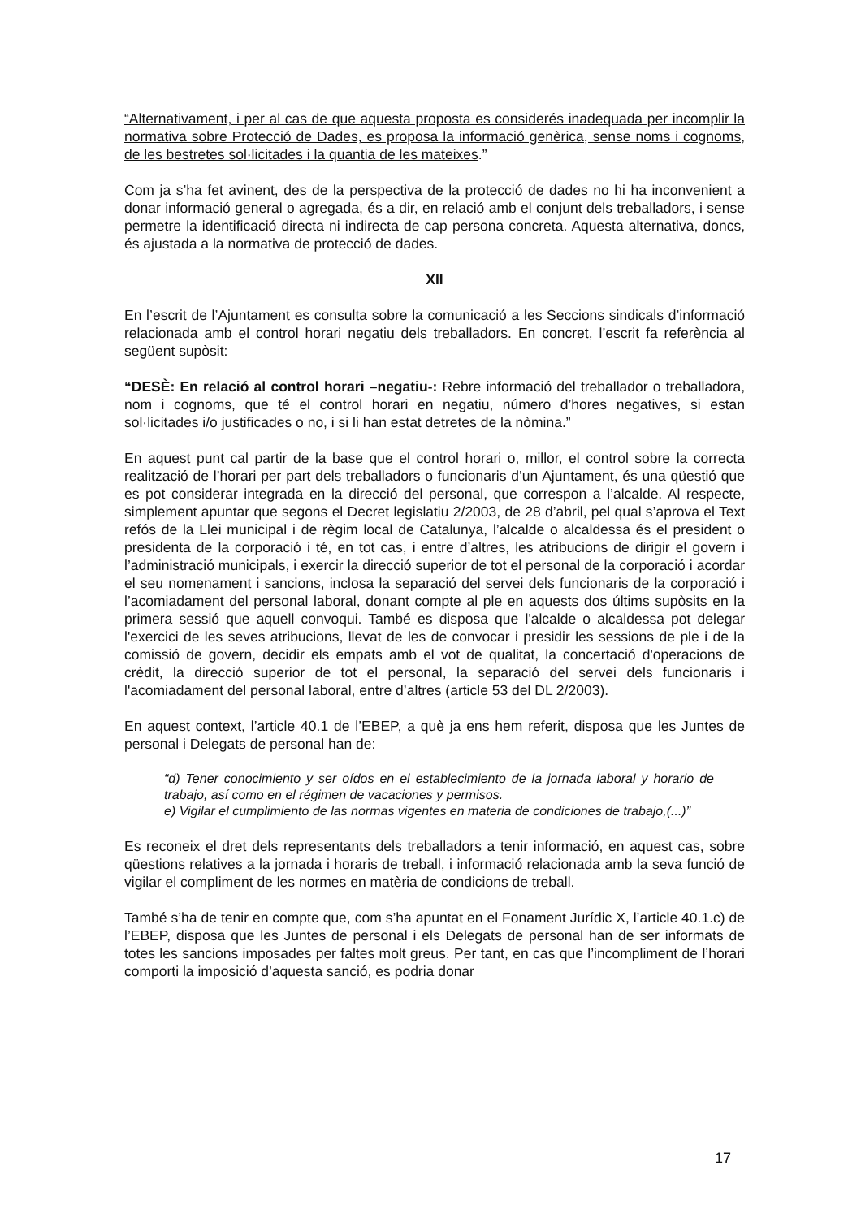“Alternativament, i per al cas de que aquesta proposta es considerés inadequada per incomplir la normativa sobre Protecció de Dades, es proposa la informació genèrica, sense noms i cognoms, de les bestretes sol·licitades i la quantia de les mateixes.”
Com ja s’ha fet avinent, des de la perspectiva de la protecció de dades no hi ha inconvenient a donar informació general o agregada, és a dir, en relació amb el conjunt dels treballadors, i sense permetre la identificació directa ni indirecta de cap persona concreta. Aquesta alternativa, doncs, és ajustada a la normativa de protecció de dades.
XII
En l’escrit de l’Ajuntament es consulta sobre la comunicació a les Seccions sindicals d’informació relacionada amb el control horari negatiu dels treballadors. En concret, l’escrit fa referència al següent supòsit:
“DESÈ: En relació al control horari –negatiu-: Rebre informació del treballador o treballadora, nom i cognoms, que té el control horari en negatiu, número d’hores negatives, si estan sol·licitades i/o justificades o no, i si li han estat detretes de la nòmina.”
En aquest punt cal partir de la base que el control horari o, millor, el control sobre la correcta realització de l’horari per part dels treballadors o funcionaris d’un Ajuntament, és una qüestió que es pot considerar integrada en la direcció del personal, que correspon a l’alcalde. Al respecte, simplement apuntar que segons el Decret legislatiu 2/2003, de 28 d’abril, pel qual s’aprova el Text refós de la Llei municipal i de règim local de Catalunya, l’alcalde o alcaldessa és el president o presidenta de la corporació i té, en tot cas, i entre d’altres, les atribucions de dirigir el govern i l’administració municipals, i exercir la direcció superior de tot el personal de la corporació i acordar el seu nomenament i sancions, inclosa la separació del servei dels funcionaris de la corporació i l’acomiadament del personal laboral, donant compte al ple en aquests dos últims supòsits en la primera sessió que aquell convoqui. També es disposa que l'alcalde o alcaldessa pot delegar l'exercici de les seves atribucions, llevat de les de convocar i presidir les sessions de ple i de la comissió de govern, decidir els empats amb el vot de qualitat, la concertació d'operacions de crèdit, la direcció superior de tot el personal, la separació del servei dels funcionaris i l'acomiadament del personal laboral, entre d’altres (article 53 del DL 2/2003).
En aquest context, l’article 40.1 de l’EBEP, a què ja ens hem referit, disposa que les Juntes de personal i Delegats de personal han de:
“d) Tener conocimiento y ser oídos en el establecimiento de la jornada laboral y horario de trabajo, así como en el régimen de vacaciones y permisos.
e) Vigilar el cumplimiento de las normas vigentes en materia de condiciones de trabajo,(...)”
Es reconeix el dret dels representants dels treballadors a tenir informació, en aquest cas, sobre qüestions relatives a la jornada i horaris de treball, i informació relacionada amb la seva funció de vigilar el compliment de les normes en matèria de condicions de treball.
També s’ha de tenir en compte que, com s’ha apuntat en el Fonament Jurídic X, l’article 40.1.c) de l’EBEP, disposa que les Juntes de personal i els Delegats de personal han de ser informats de totes les sancions imposades per faltes molt greus. Per tant, en cas que l’incompliment de l’horari comporti la imposició d’aquesta sanció, es podria donar
17